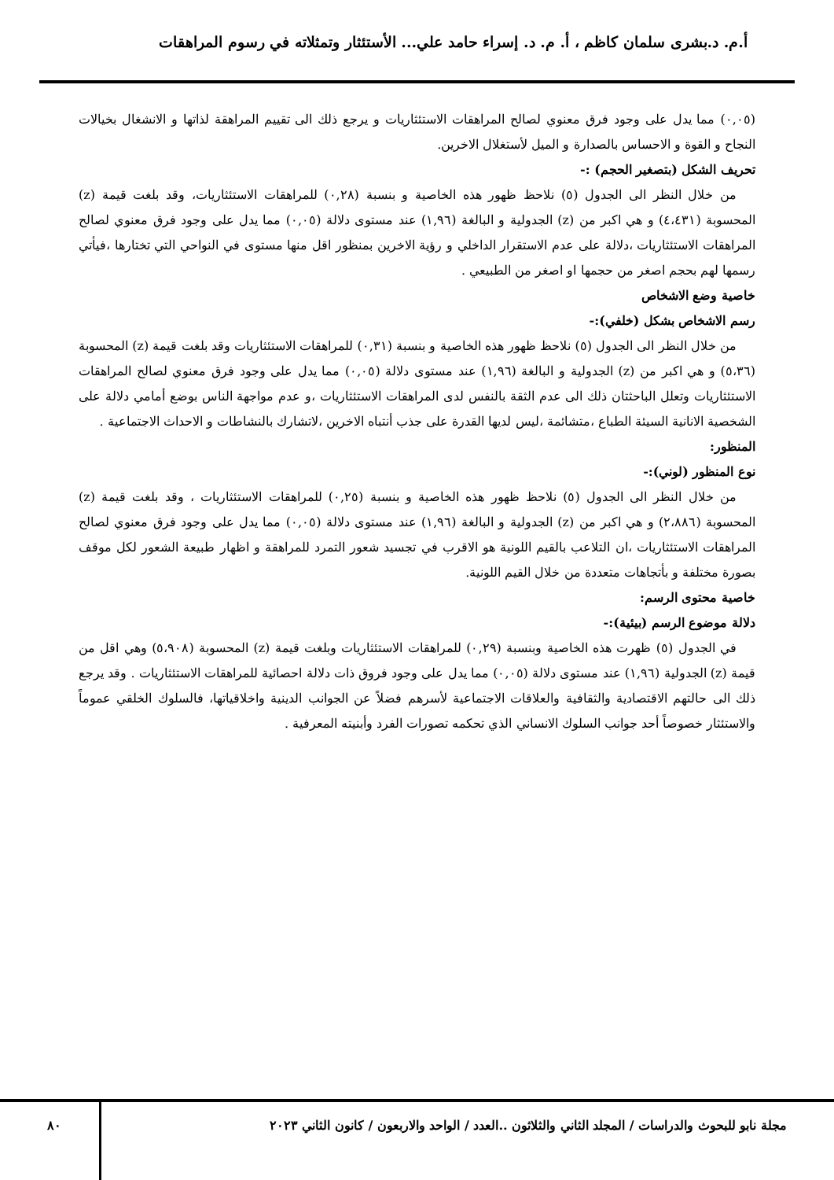أ.م. د.بشرى سلمان كاظم ، أ. م. د. إسراء حامد علي... الأستئثار وتمثلاته في رسوم المراهقات
(٠,٠٥) مما يدل على وجود فرق معنوي لصالح المراهقات الاستئثاريات و يرجع ذلك الى تقييم المراهقة لذاتها و الانشغال بخيالات النجاح و القوة و الاحساس بالصدارة و الميل لأستغلال الاخرين.
تحريف الشكل (بتصغير الحجم) :-
من خلال النظر الى الجدول (٥) نلاحظ ظهور هذه الخاصية و بنسبة (٠,٢٨) للمراهقات الاستئثاريات، وقد بلغت قيمة (z) المحسوبة (٤،٤٣١) و هي اكبر من (z) الجدولية و البالغة (١,٩٦) عند مستوى دلالة (٠,٠٥) مما يدل على وجود فرق معنوي لصالح المراهقات الاستئثاريات ،دلالة على عدم الاستقرار الداخلي و رؤية الاخرين بمنظور اقل منها مستوى في النواحي التي تختارها ،فيأتي رسمها لهم بحجم اصغر من حجمها او اصغر من الطبيعي .
خاصية وضع الاشخاص
رسم الاشخاص بشكل (خلفي):-
من خلال النظر الى الجدول (٥) نلاحظ ظهور هذه الخاصية و بنسبة (٠,٣١) للمراهقات الاستئثاريات وقد بلغت قيمة (z) المحسوبة (٥،٣٦) و هي اكبر من (z) الجدولية و البالغة (١,٩٦) عند مستوى دلالة (٠,٠٥) مما يدل على وجود فرق معنوي لصالح المراهقات الاستئثاريات وتعلل الباحثتان ذلك الى عدم الثقة بالنفس لدى المراهقات الاستئثاريات ،و عدم مواجهة الناس بوضع أمامي دلالة على الشخصية الانانية السيئة الطباع ،متشائمة ،ليس لديها القدرة على جذب أنتباه الاخرين ،لاتشارك بالنشاطات و الاحداث الاجتماعية .
المنظور:
نوع المنظور (لوني):-
من خلال النظر الى الجدول (٥) نلاحظ ظهور هذه الخاصية و بنسبة (٠,٢٥) للمراهقات الاستئثاريات ، وقد بلغت قيمة (z) المحسوبة (٢،٨٨٦) و هي اكبر من (z) الجدولية و البالغة (١,٩٦) عند مستوى دلالة (٠,٠٥) مما يدل على وجود فرق معنوي لصالح المراهقات الاستئثاريات ،ان التلاعب بالقيم اللونية هو الاقرب في تجسيد شعور التمرد للمراهقة و اظهار طبيعة الشعور لكل موقف بصورة مختلفة و بأتجاهات متعددة من خلال القيم اللونية.
خاصية محتوى الرسم:
دلالة موضوع الرسم (بيئية):-
في الجدول (٥) ظهرت هذه الخاصية وبنسبة (٠,٢٩) للمراهقات الاستئثاريات وبلغت قيمة (z) المحسوبة (٥،٩٠٨) وهي اقل من قيمة (z) الجدولية (١,٩٦) عند مستوى دلالة (٠,٠٥) مما يدل على وجود فروق ذات دلالة احصائية للمراهقات الاستئثاريات . وقد يرجع ذلك الى حالتهم الاقتصادية والثقافية والعلاقات الاجتماعية لأسرهم فضلاً عن الجوانب الدينية واخلاقياتها، فالسلوك الخلقي عموماً والاستئثار خصوصاً أحد جوانب السلوك الانساني الذي تحكمه تصورات الفرد وأبنيته المعرفية .
مجلة نابو للبحوث والدراسات / المجلد الثاني والثلاثون ..العدد / الواحد والاربعون / كانون الثاني ٢٠٢٣ ٨٠